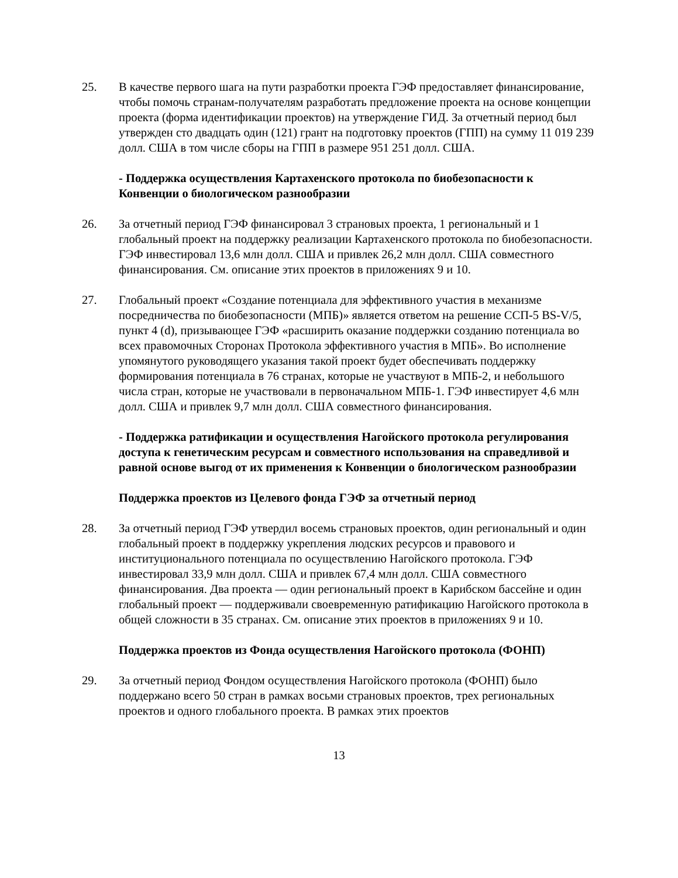25. В качестве первого шага на пути разработки проекта ГЭФ предоставляет финансирование, чтобы помочь странам-получателям разработать предложение проекта на основе концепции проекта (форма идентификации проектов) на утверждение ГИД. За отчетный период был утвержден сто двадцать один (121) грант на подготовку проектов (ГПП) на сумму 11 019 239 долл. США в том числе сборы на ГПП в размере 951 251 долл. США.
- Поддержка осуществления Картахенского протокола по биобезопасности к Конвенции о биологическом разнообразии
26. За отчетный период ГЭФ финансировал 3 страновых проекта, 1 региональный и 1 глобальный проект на поддержку реализации Картахенского протокола по биобезопасности. ГЭФ инвестировал 13,6 млн долл. США и привлек 26,2 млн долл. США совместного финансирования. См. описание этих проектов в приложениях 9 и 10.
27. Глобальный проект «Создание потенциала для эффективного участия в механизме посредничества по биобезопасности (МПБ)» является ответом на решение ССП-5 BS-V/5, пункт 4 (d), призывающее ГЭФ «расширить оказание поддержки созданию потенциала во всех правомочных Сторонах Протокола эффективного участия в МПБ». Во исполнение упомянутого руководящего указания такой проект будет обеспечивать поддержку формирования потенциала в 76 странах, которые не участвуют в МПБ-2, и небольшого числа стран, которые не участвовали в первоначальном МПБ-1. ГЭФ инвестирует 4,6 млн долл. США и привлек 9,7 млн долл. США совместного финансирования.
- Поддержка ратификации и осуществления Нагойского протокола регулирования доступа к генетическим ресурсам и совместного использования на справедливой и равной основе выгод от их применения к Конвенции о биологическом разнообразии
Поддержка проектов из Целевого фонда ГЭФ за отчетный период
28. За отчетный период ГЭФ утвердил восемь страновых проектов, один региональный и один глобальный проект в поддержку укрепления людских ресурсов и правового и институционального потенциала по осуществлению Нагойского протокола. ГЭФ инвестировал 33,9 млн долл. США и привлек 67,4 млн долл. США совместного финансирования. Два проекта — один региональный проект в Карибском бассейне и один глобальный проект — поддерживали своевременную ратификацию Нагойского протокола в общей сложности в 35 странах. См. описание этих проектов в приложениях 9 и 10.
Поддержка проектов из Фонда осуществления Нагойского протокола (ФОНП)
29. За отчетный период Фондом осуществления Нагойского протокола (ФОНП) было поддержано всего 50 стран в рамках восьми страновых проектов, трех региональных проектов и одного глобального проекта. В рамках этих проектов
13